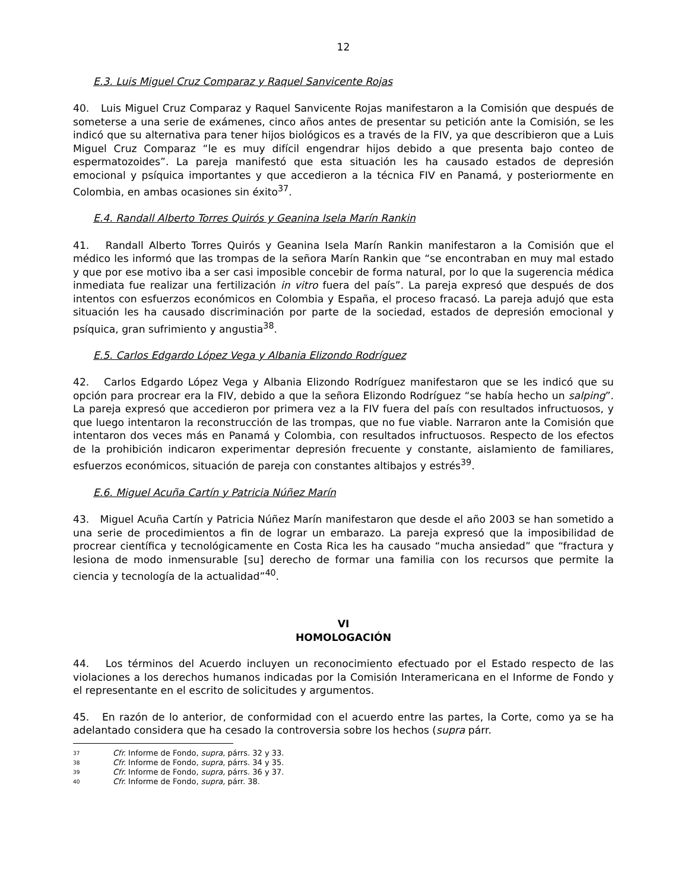12
E.3. Luis Miguel Cruz Comparaz y Raquel Sanvicente Rojas
40. Luis Miguel Cruz Comparaz y Raquel Sanvicente Rojas manifestaron a la Comisión que después de someterse a una serie de exámenes, cinco años antes de presentar su petición ante la Comisión, se les indicó que su alternativa para tener hijos biológicos es a través de la FIV, ya que describieron que a Luis Miguel Cruz Comparaz “le es muy difícil engendrar hijos debido a que presenta bajo conteo de espermatozoides”. La pareja manifestó que esta situación les ha causado estados de depresión emocional y psíquica importantes y que accedieron a la técnica FIV en Panamá, y posteriormente en Colombia, en ambas ocasiones sin éxito<sup>37</sup>.
E.4. Randall Alberto Torres Quirós y Geanina Isela Marín Rankin
41. Randall Alberto Torres Quirós y Geanina Isela Marín Rankin manifestaron a la Comisión que el médico les informó que las trompas de la señora Marín Rankin que “se encontraban en muy mal estado y que por ese motivo iba a ser casi imposible concebir de forma natural, por lo que la sugerencia médica inmediata fue realizar una fertilización in vitro fuera del país”. La pareja expresó que después de dos intentos con esfuerzos económicos en Colombia y España, el proceso fracasó. La pareja adujó que esta situación les ha causado discriminación por parte de la sociedad, estados de depresión emocional y psíquica, gran sufrimiento y angustia<sup>38</sup>.
E.5. Carlos Edgardo López Vega y Albania Elizondo Rodríguez
42. Carlos Edgardo López Vega y Albania Elizondo Rodríguez manifestaron que se les indicó que su opción para procrear era la FIV, debido a que la señora Elizondo Rodríguez “se había hecho un salping”. La pareja expresó que accedieron por primera vez a la FIV fuera del país con resultados infructuosos, y que luego intentaron la reconstrucción de las trompas, que no fue viable. Narraron ante la Comisión que intentaron dos veces más en Panamá y Colombia, con resultados infructuosos. Respecto de los efectos de la prohibición indicaron experimentar depresión frecuente y constante, aislamiento de familiares, esfuerzos económicos, situación de pareja con constantes altibajos y estrés<sup>39</sup>.
E.6. Miguel Acuña Cartín y Patricia Núñez Marín
43. Miguel Acuña Cartín y Patricia Núñez Marín manifestaron que desde el año 2003 se han sometido a una serie de procedimientos a fin de lograr un embarazo. La pareja expresó que la imposibilidad de procrear científica y tecnológicamente en Costa Rica les ha causado “mucha ansiedad” que “fractura y lesiona de modo inmensurable [su] derecho de formar una familia con los recursos que permite la ciencia y tecnología de la actualidad”<sup>40</sup>.
VI
HOMOLOGACIÓN
44. Los términos del Acuerdo incluyen un reconocimiento efectuado por el Estado respecto de las violaciones a los derechos humanos indicadas por la Comisión Interamericana en el Informe de Fondo y el representante en el escrito de solicitudes y argumentos.
45. En razón de lo anterior, de conformidad con el acuerdo entre las partes, la Corte, como ya se ha adelantado considera que ha cesado la controversia sobre los hechos (supra párr.
37 Cfr. Informe de Fondo, supra, párrs. 32 y 33.
38 Cfr. Informe de Fondo, supra, párrs. 34 y 35.
39 Cfr. Informe de Fondo, supra, párrs. 36 y 37.
40 Cfr. Informe de Fondo, supra, párr. 38.